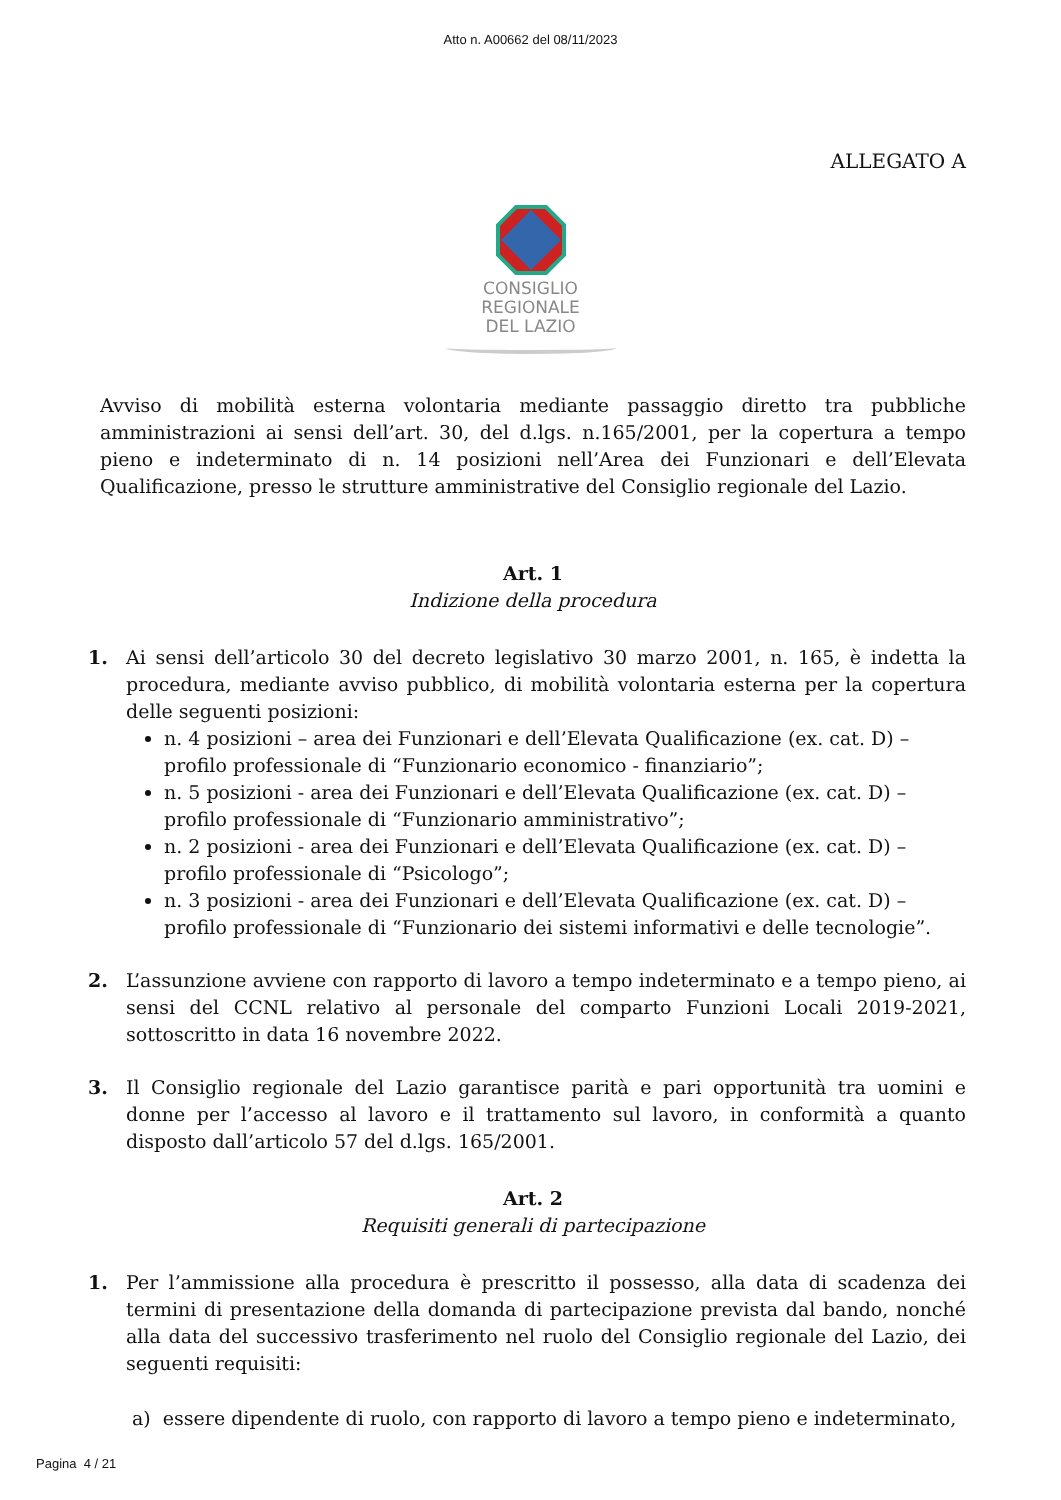Atto n. A00662 del 08/11/2023
ALLEGATO A
CONSIGLIO
REGIONALE
DEL LAZIO
Avviso di mobilità esterna volontaria mediante passaggio diretto tra pubbliche amministrazioni ai sensi dell’art. 30, del d.lgs. n.165/2001, per la copertura a tempo pieno e indeterminato di n. 14 posizioni nell’Area dei Funzionari e dell’Elevata Qualificazione, presso le strutture amministrative del Consiglio regionale del Lazio.
Art. 1
Indizione della procedura
1. Ai sensi dell’articolo 30 del decreto legislativo 30 marzo 2001, n. 165, è indetta la procedura, mediante avviso pubblico, di mobilità volontaria esterna per la copertura delle seguenti posizioni:
n. 4 posizioni – area dei Funzionari e dell’Elevata Qualificazione (ex. cat. D) – profilo professionale di “Funzionario economico - finanziario”;
n. 5 posizioni - area dei Funzionari e dell’Elevata Qualificazione (ex. cat. D) – profilo professionale di “Funzionario amministrativo”;
n. 2 posizioni - area dei Funzionari e dell’Elevata Qualificazione (ex. cat. D) – profilo professionale di “Psicologo”;
n. 3 posizioni - area dei Funzionari e dell’Elevata Qualificazione (ex. cat. D) – profilo professionale di “Funzionario dei sistemi informativi e delle tecnologie”.
2. L’assunzione avviene con rapporto di lavoro a tempo indeterminato e a tempo pieno, ai sensi del CCNL relativo al personale del comparto Funzioni Locali 2019-2021, sottoscritto in data 16 novembre 2022.
3. Il Consiglio regionale del Lazio garantisce parità e pari opportunità tra uomini e donne per l’accesso al lavoro e il trattamento sul lavoro, in conformità a quanto disposto dall’articolo 57 del d.lgs. 165/2001.
Art. 2
Requisiti generali di partecipazione
1. Per l’ammissione alla procedura è prescritto il possesso, alla data di scadenza dei termini di presentazione della domanda di partecipazione prevista dal bando, nonché alla data del successivo trasferimento nel ruolo del Consiglio regionale del Lazio, dei seguenti requisiti:
a) essere dipendente di ruolo, con rapporto di lavoro a tempo pieno e indeterminato,
Pagina 4 / 21